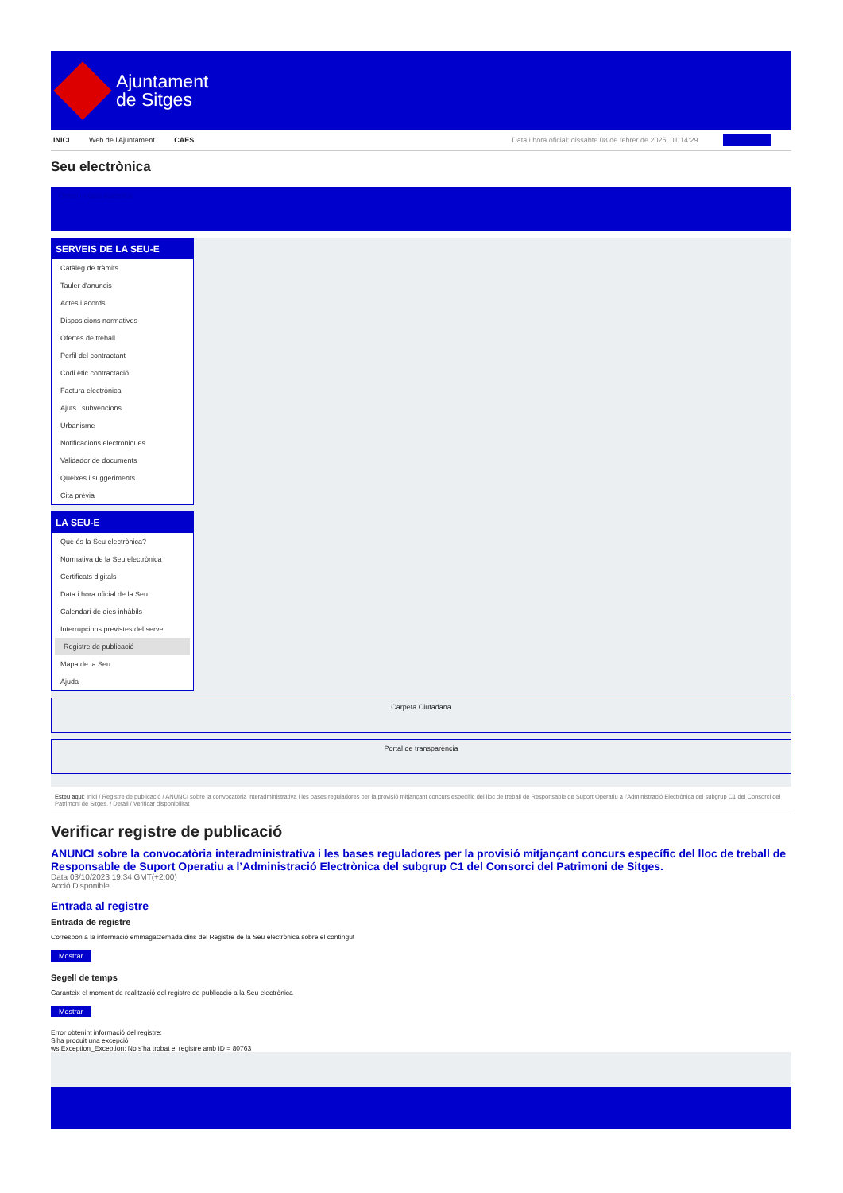Ajuntament
de Sitges
INICI Web de l'Ajuntament CAES
Data i hora oficial: dissabte 08 de febrer de 2025, 01:14:29 Sincronitza
Seu electrònica
Obtenir còpia autèntica
SERVEIS DE LA SEU-E
Catàleg de tràmits
Tauler d'anuncis
Actes i acords
Disposicions normatives
Ofertes de treball
Perfil del contractant
Codi ètic contractació
Factura electrònica
Ajuts i subvencions
Urbanisme
Notificacions electròniques
Validador de documents
Queixes i suggeriments
Cita prèvia
LA SEU-E
Què és la Seu electrònica?
Normativa de la Seu electrònica
Certificats digitals
Data i hora oficial de la Seu
Calendari de dies inhàbils
Interrupcions previstes del servei
Registre de publicació
Mapa de la Seu
Ajuda
Carpeta Ciutadana
Portal de transparència
Esteu aquí: Inici / Registre de publicació / ANUNCI sobre la convocatòria interadministrativa i les bases reguladores per la provisió mitjançant concurs específic del lloc de treball de Responsable de Suport Operatiu a l'Administració Electrònica del subgrup C1 del Consorci del Patrimoni de Sitges. / Detall / Verificar disponibilitat
Verificar registre de publicació
ANUNCI sobre la convocatòria interadministrativa i les bases reguladores per la provisió mitjançant concurs específic del lloc de treball de Responsable de Suport Operatiu a l’Administració Electrònica del subgrup C1 del Consorci del Patrimoni de Sitges.
Data 03/10/2023 19:34 GMT(+2:00)
Acció Disponible
Entrada al registre
Entrada de registre
Correspon a la informació emmagatzemada dins del Registre de la Seu electrònica sobre el contingut
Mostrar
Segell de temps
Garanteix el moment de realització del registre de publicació a la Seu electrònica
Mostrar
Error obtenint informació del registre:
S'ha produit una excepció
ws.Exception_Exception: No s'ha trobat el registre amb ID = 80763